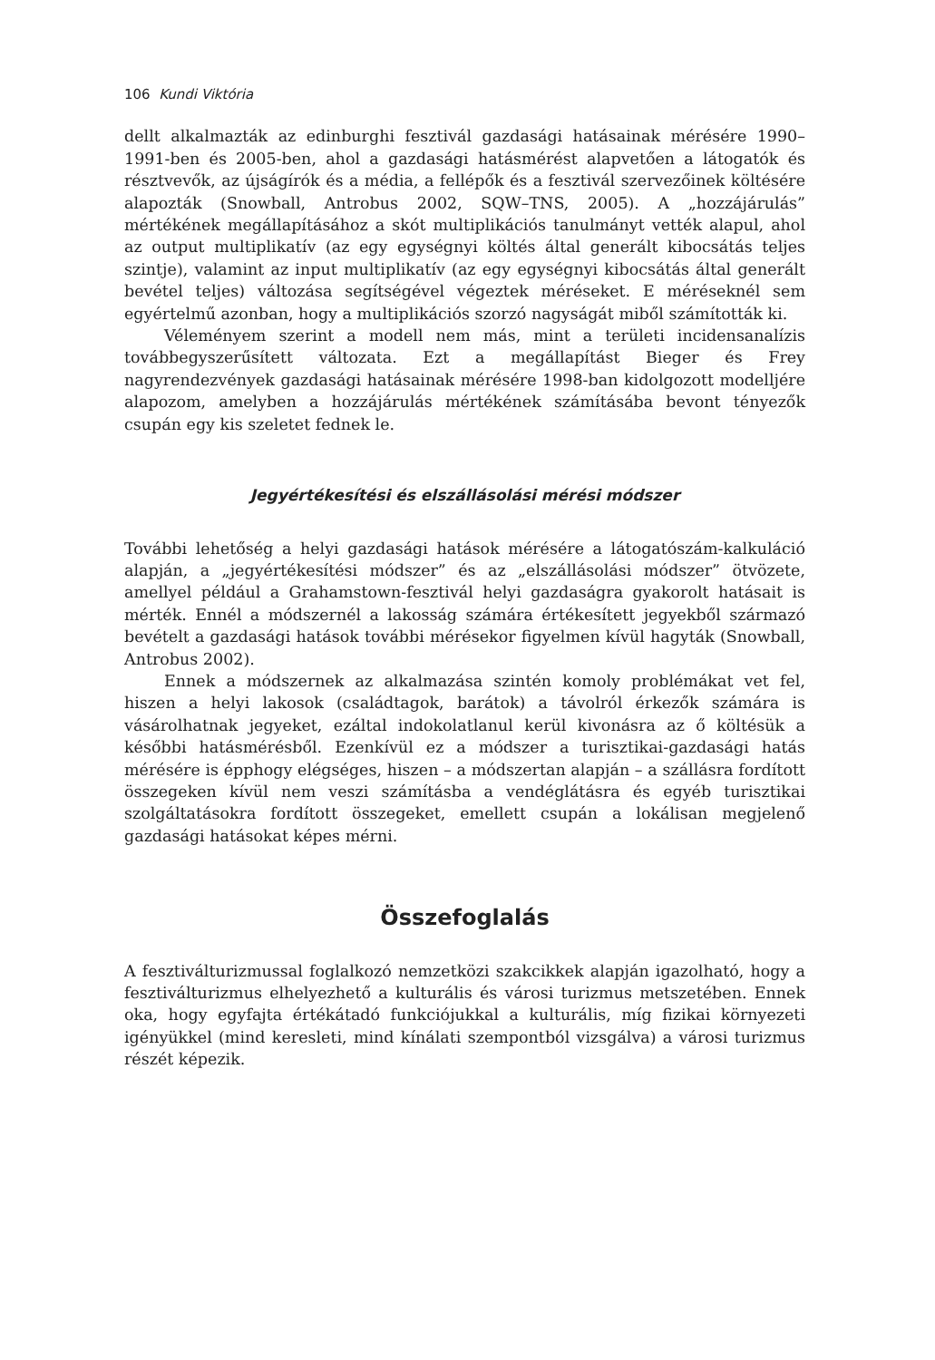106 Kundi Viktória
dellt alkalmazták az edinburghi fesztivál gazdasági hatásainak mérésére 1990–1991-ben és 2005-ben, ahol a gazdasági hatásmérést alapvetően a látogatók és résztvevők, az újságírók és a média, a fellépők és a fesztivál szervezőinek költésére alapozták (Snowball, Antrobus 2002, SQW–TNS, 2005). A „hozzájárulás” mértékének megállapításához a skót multiplikációs tanulmányt vették alapul, ahol az output multiplikatív (az egy egységnyi költés által generált kibocsátás teljes szintje), valamint az input multiplikatív (az egy egységnyi kibocsátás által generált bevétel teljes) változása segítségével végeztek méréseket. E méréseknél sem egyértelmű azonban, hogy a multiplikációs szorzó nagyságát miből számították ki.
Véleményem szerint a modell nem más, mint a területi incidensanalízis továbbegyszerűsített változata. Ezt a megállapítást Bieger és Frey nagyrendezvények gazdasági hatásainak mérésére 1998-ban kidolgozott modelljére alapozom, amelyben a hozzájárulás mértékének számításába bevont tényezők csupán egy kis szeletet fednek le.
Jegyértékesítési és elszállásolási mérési módszer
További lehetőség a helyi gazdasági hatások mérésére a látogatószám-kalkuláció alapján, a „jegyértékesítési módszer” és az „elszállásolási módszer” ötvözete, amellyel például a Grahamstown-fesztivál helyi gazdaságra gyakorolt hatásait is mérték. Ennél a módszernél a lakosság számára értékesített jegyekből származó bevételt a gazdasági hatások további mérésekor figyelmen kívül hagyták (Snowball, Antrobus 2002).
Ennek a módszernek az alkalmazása szintén komoly problémákat vet fel, hiszen a helyi lakosok (családtagok, barátok) a távolról érkezők számára is vásárolhatnak jegyeket, ezáltal indokolatlanul kerül kivonásra az ő költésük a későbbi hatásmérésből. Ezenkívül ez a módszer a turisztikai-gazdasági hatás mérésére is épphogy elégséges, hiszen – a módszertan alapján – a szállásra fordított összegeken kívül nem veszi számításba a vendéglátásra és egyéb turisztikai szolgáltatásokra fordított összegeket, emellett csupán a lokálisan megjelenő gazdasági hatásokat képes mérni.
Összefoglalás
A fesztiválturizmussal foglalkozó nemzetközi szakcikkek alapján igazolható, hogy a fesztiválturizmus elhelyezhető a kulturális és városi turizmus metszetében. Ennek oka, hogy egyfajta értékátadó funkciójukkal a kulturális, míg fizikai környezeti igényükkel (mind keresleti, mind kínálati szempontból vizsgálva) a városi turizmus részét képezik.